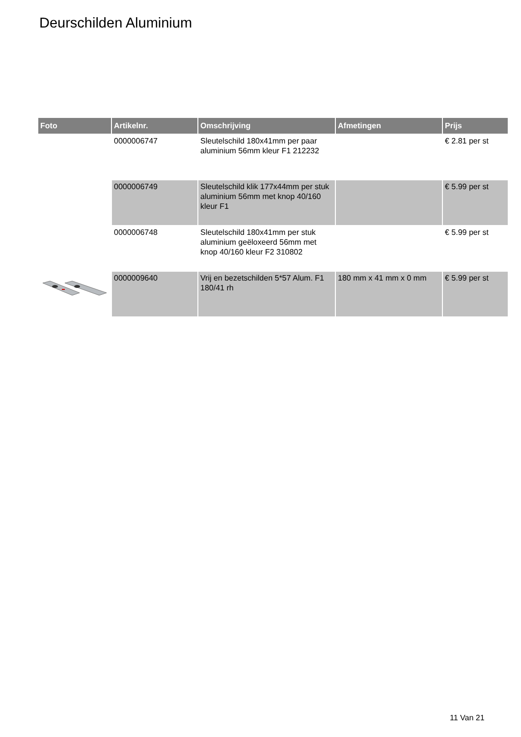Deurschilden Aluminium
| Foto | Artikelnr. | Omschrijving | Afmetingen | Prijs |
| --- | --- | --- | --- | --- |
| | 0000006747 | Sleutelschild 180x41mm per paar aluminium 56mm kleur F1 212232 | | € 2.81 per st |
| | 0000006749 | Sleutelschild klik 177x44mm per stuk aluminium 56mm met knop 40/160 kleur F1 | | € 5.99 per st |
| | 0000006748 | Sleutelschild 180x41mm per stuk aluminium geëloxeerd 56mm met knop 40/160 kleur F2 310802 | | € 5.99 per st |
| | 0000009640 | Vrij en bezetschilden 5*57 Alum. F1 180/41 rh | 180 mm x 41 mm x 0 mm | € 5.99 per st |
11 Van 21